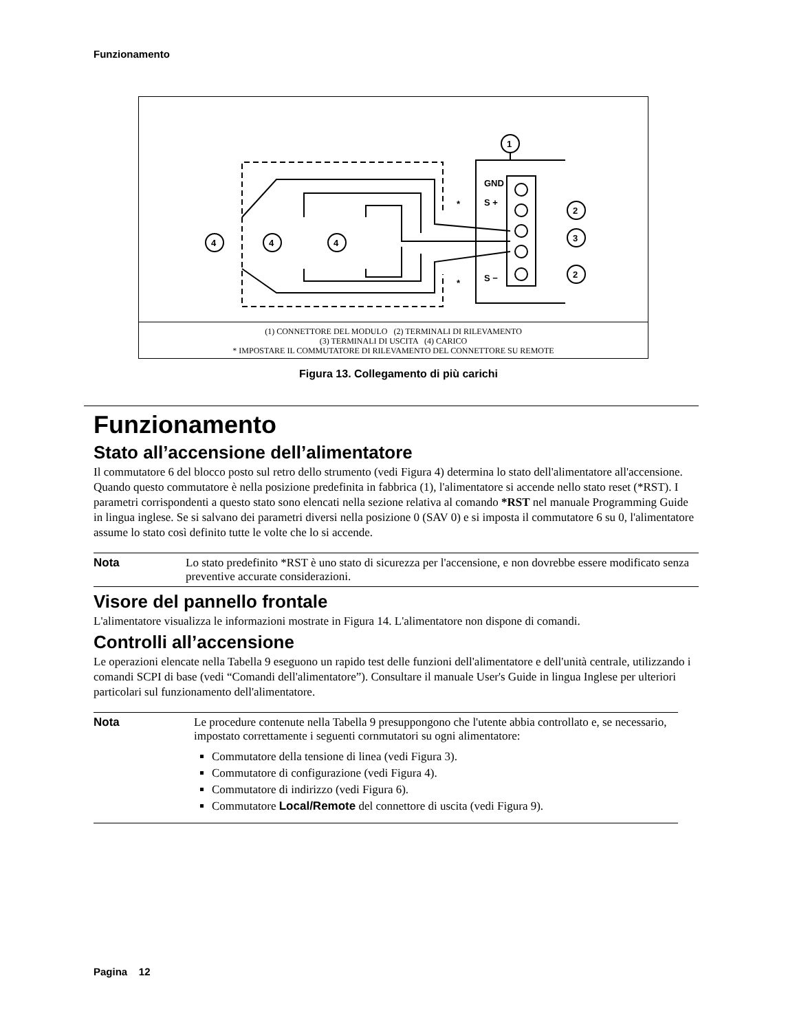Funzionamento
GND
S +
S −
1
2
3
2
4
4
4
*
*
(1) CONNETTORE DEL MODULO (2) TERMINALI DI RILEVAMENTO
(3) TERMINALI DI USCITA (4) CARICO
* IMPOSTARE IL COMMUTATORE DI RILEVAMENTO DEL CONNETTORE SU REMOTE
Figura 13. Collegamento di più carichi
Funzionamento
Stato all’accensione dell’alimentatore
Il commutatore 6 del blocco posto sul retro dello strumento (vedi Figura 4) determina lo stato dell'alimentatore all'accensione. Quando questo commutatore è nella posizione predefinita in fabbrica (1), l'alimentatore si accende nello stato reset (*RST). I parametri corrispondenti a questo stato sono elencati nella sezione relativa al comando *RST nel manuale Programming Guide in lingua inglese. Se si salvano dei parametri diversi nella posizione 0 (SAV 0) e si imposta il commutatore 6 su 0, l'alimentatore assume lo stato così definito tutte le volte che lo si accende.
Nota Lo stato predefinito *RST è uno stato di sicurezza per l'accensione, e non dovrebbe essere modificato senza preventive accurate considerazioni.
Visore del pannello frontale
L'alimentatore visualizza le informazioni mostrate in Figura 14. L'alimentatore non dispone di comandi.
Controlli all’accensione
Le operazioni elencate nella Tabella 9 eseguono un rapido test delle funzioni dell'alimentatore e dell'unità centrale, utilizzando i comandi SCPI di base (vedi “Comandi dell'alimentatore”). Consultare il manuale User's Guide in lingua Inglese per ulteriori particolari sul funzionamento dell'alimentatore.
Nota Le procedure contenute nella Tabella 9 presuppongono che l'utente abbia controllato e, se necessario, impostato correttamente i seguenti cornmutatori su ogni alimentatore:
Commutatore della tensione di linea (vedi Figura 3).
Commutatore di configurazione (vedi Figura 4).
Commutatore di indirizzo (vedi Figura 6).
Commutatore Local/Remote del connettore di uscita (vedi Figura 9).
Pagina 12